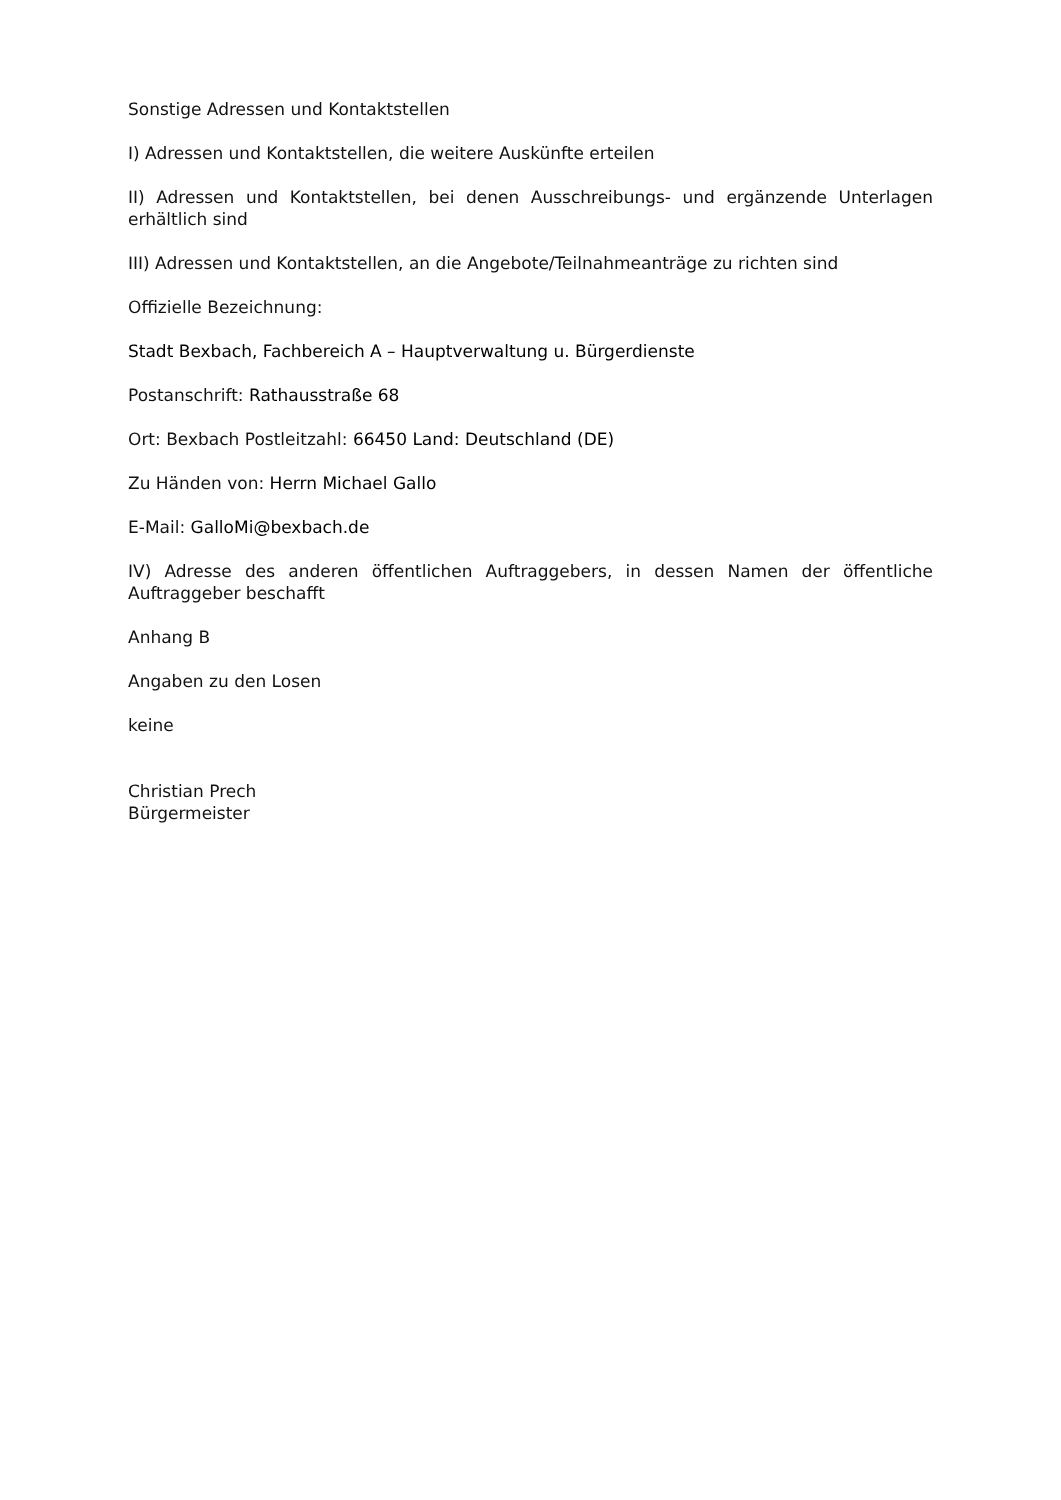Sonstige Adressen und Kontaktstellen
I) Adressen und Kontaktstellen, die weitere Auskünfte erteilen
II) Adressen und Kontaktstellen, bei denen Ausschreibungs- und ergänzende Unterlagen erhältlich sind
III) Adressen und Kontaktstellen, an die Angebote/Teilnahmeanträge zu richten sind
Offizielle Bezeichnung:
Stadt Bexbach, Fachbereich A – Hauptverwaltung u. Bürgerdienste
Postanschrift: Rathausstraße 68
Ort: Bexbach Postleitzahl: 66450 Land: Deutschland (DE)
Zu Händen von: Herrn Michael Gallo
E-Mail: GalloMi@bexbach.de
IV) Adresse des anderen öffentlichen Auftraggebers, in dessen Namen der öffentliche Auftraggeber beschafft
Anhang B
Angaben zu den Losen
keine
Christian Prech
Bürgermeister